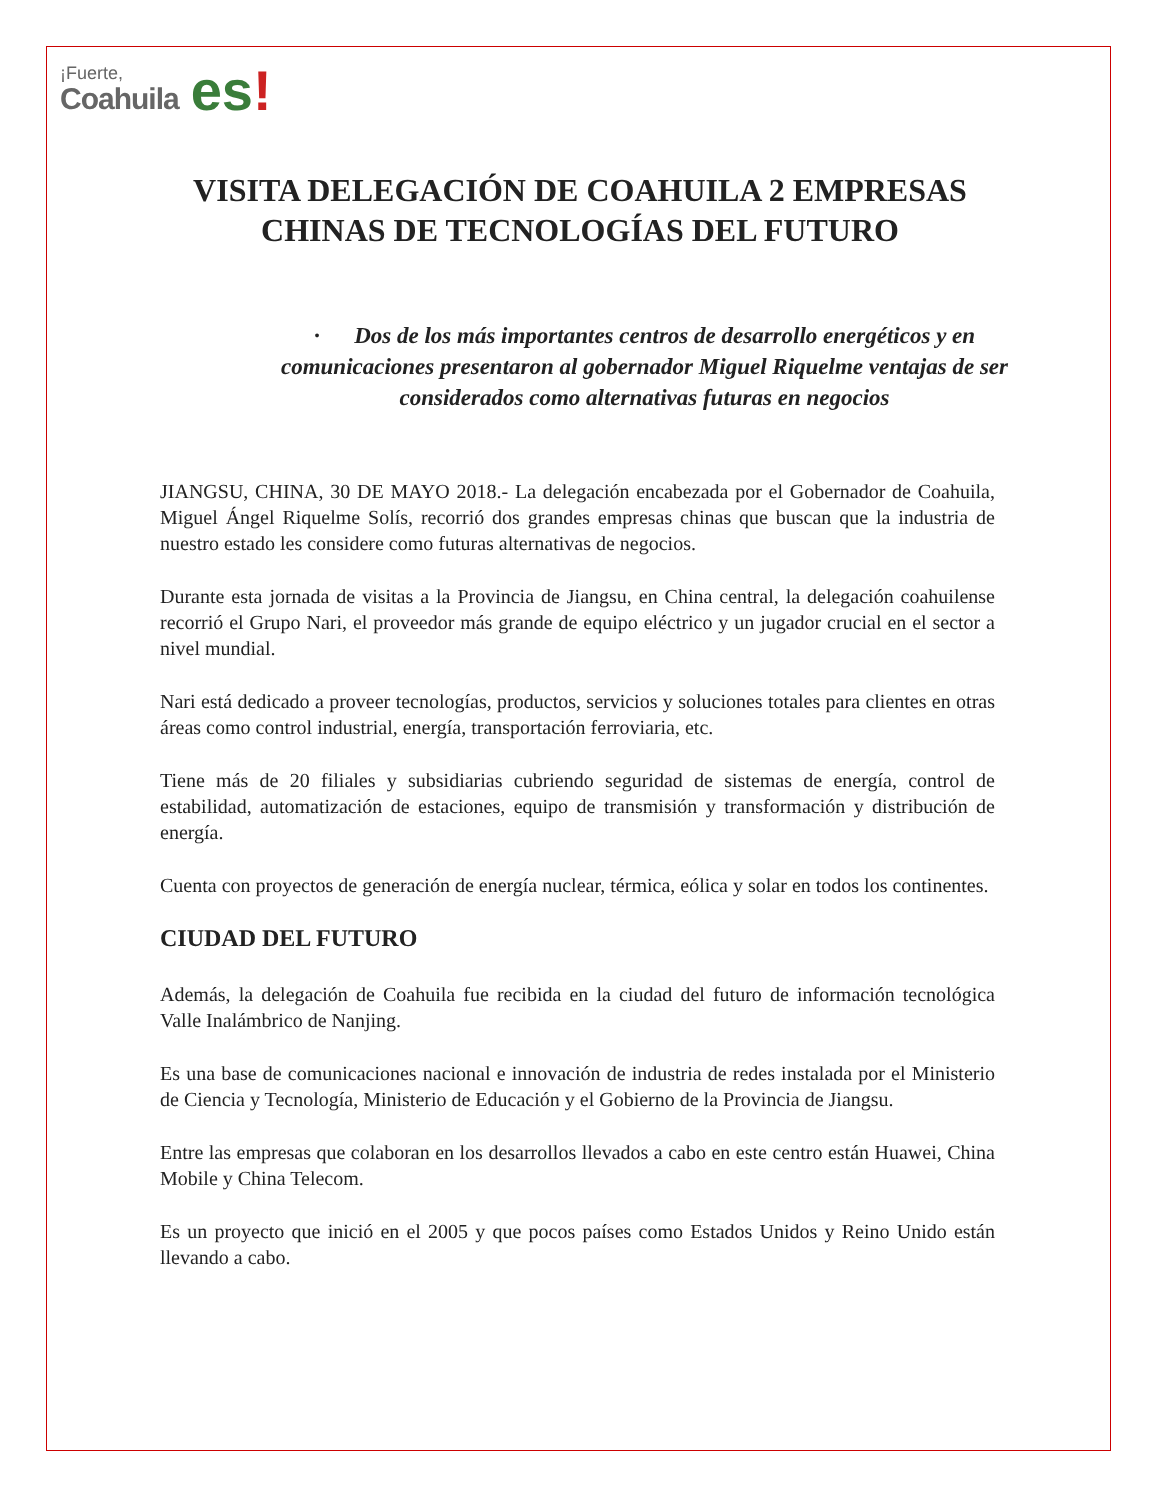¡Fuerte,
Coahuila
es!
VISITA DELEGACIÓN DE COAHUILA 2 EMPRESAS CHINAS DE TECNOLOGÍAS DEL FUTURO
· Dos de los más importantes centros de desarrollo energéticos y en comunicaciones presentaron al gobernador Miguel Riquelme ventajas de ser considerados como alternativas futuras en negocios
JIANGSU, CHINA, 30 DE MAYO 2018.- La delegación encabezada por el Gobernador de Coahuila, Miguel Ángel Riquelme Solís, recorrió dos grandes empresas chinas que buscan que la industria de nuestro estado les considere como futuras alternativas de negocios.
Durante esta jornada de visitas a la Provincia de Jiangsu, en China central, la delegación coahuilense recorrió el Grupo Nari, el proveedor más grande de equipo eléctrico y un jugador crucial en el sector a nivel mundial.
Nari está dedicado a proveer tecnologías, productos, servicios y soluciones totales para clientes en otras áreas como control industrial, energía, transportación ferroviaria, etc.
Tiene más de 20 filiales y subsidiarias cubriendo seguridad de sistemas de energía, control de estabilidad, automatización de estaciones, equipo de transmisión y transformación y distribución de energía.
Cuenta con proyectos de generación de energía nuclear, térmica, eólica y solar en todos los continentes.
CIUDAD DEL FUTURO
Además, la delegación de Coahuila fue recibida en la ciudad del futuro de información tecnológica Valle Inalámbrico de Nanjing.
Es una base de comunicaciones nacional e innovación de industria de redes instalada por el Ministerio de Ciencia y Tecnología, Ministerio de Educación y el Gobierno de la Provincia de Jiangsu.
Entre las empresas que colaboran en los desarrollos llevados a cabo en este centro están Huawei, China Mobile y China Telecom.
Es un proyecto que inició en el 2005 y que pocos países como Estados Unidos y Reino Unido están llevando a cabo.